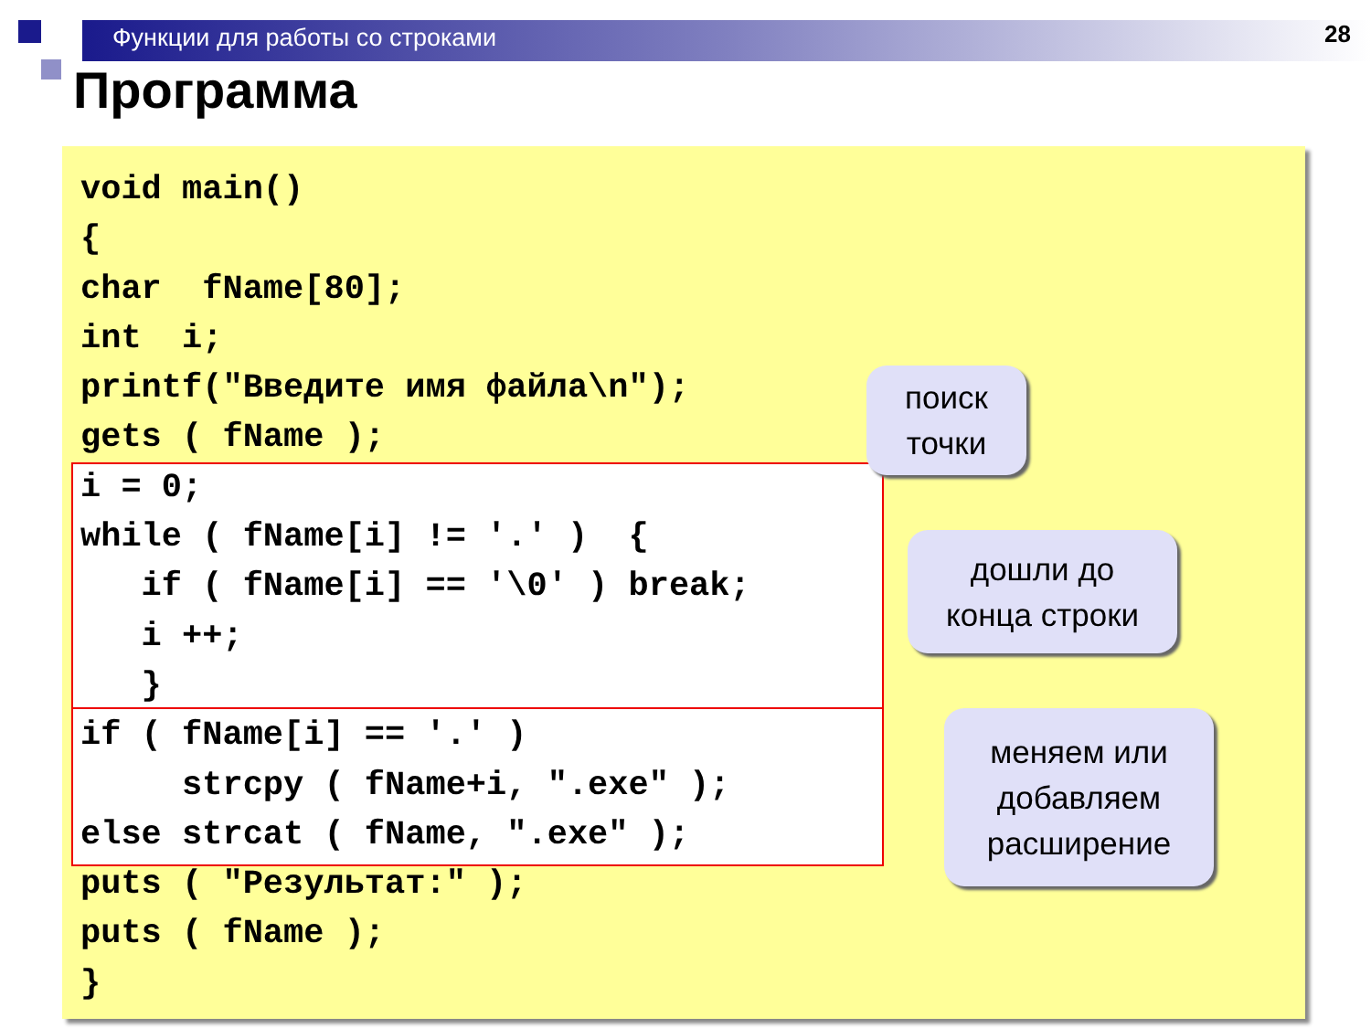Функции для работы со строками
28
Программа
void main()
{
char  fName[80];
int  i;
printf("Введите имя файла\n");
gets ( fName );
i = 0;
while ( fName[i] != '.' )  {
   if ( fName[i] == '\0' ) break;
   i ++;
   }
if ( fName[i] == '.' )
     strcpy ( fName+i, ".exe" );
else strcat ( fName, ".exe" );
puts ( "Результат:" );
puts ( fName );
}
поиск
точки
дошли до
конца строки
меняем или
добавляем
расширение